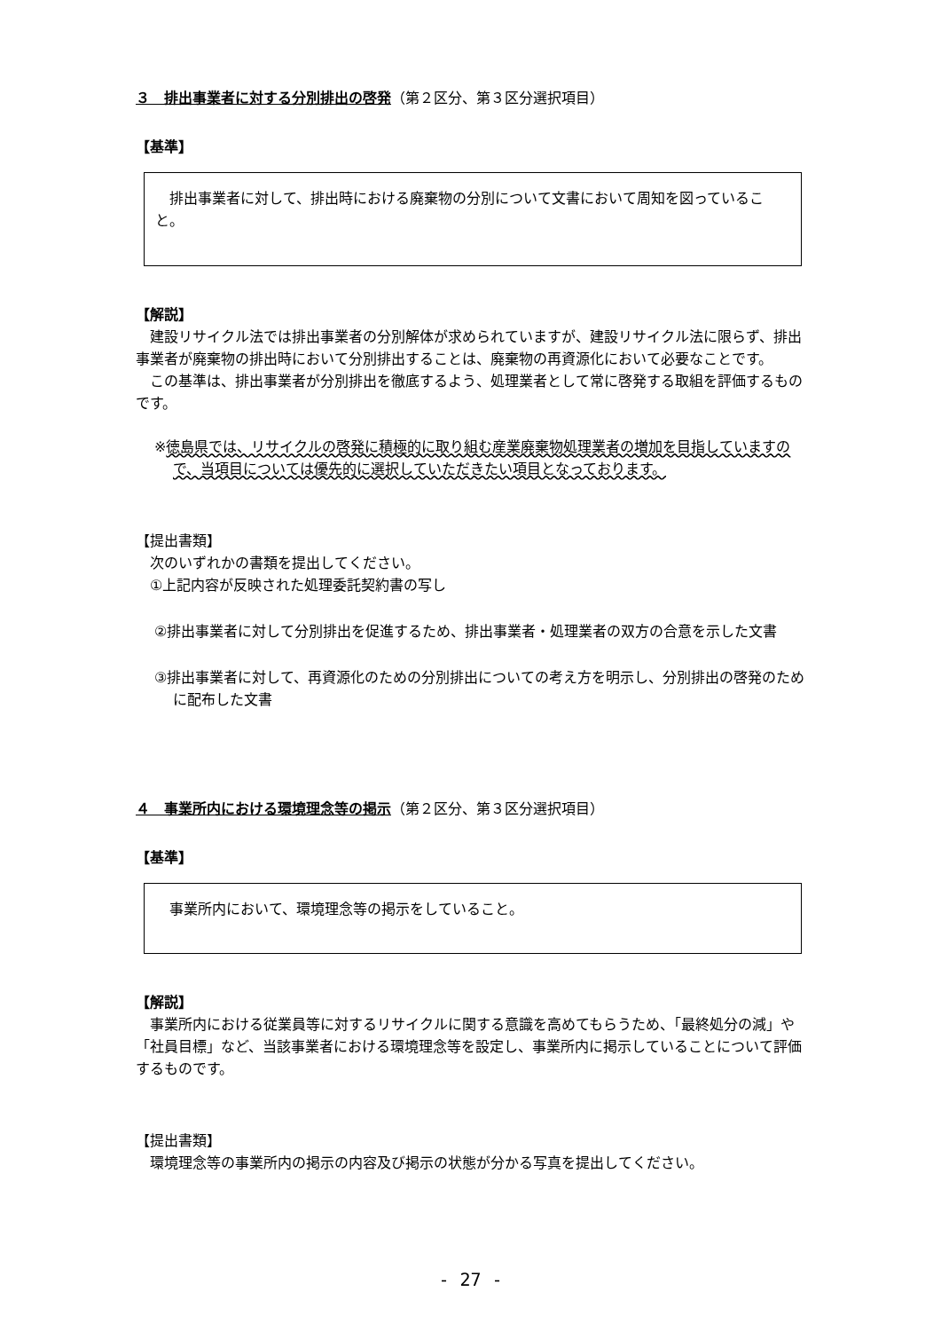３　排出事業者に対する分別排出の啓発（第２区分、第３区分選択項目）
【基準】
　排出事業者に対して、排出時における廃棄物の分別について文書において周知を図っていること。
【解説】
　建設リサイクル法では排出事業者の分別解体が求められていますが、建設リサイクル法に限らず、排出事業者が廃棄物の排出時において分別排出することは、廃棄物の再資源化において必要なことです。
　この基準は、排出事業者が分別排出を徹底するよう、処理業者として常に啓発する取組を評価するものです。
※徳島県では、リサイクルの啓発に積極的に取り組む産業廃棄物処理業者の増加を目指していますので、当項目については優先的に選択していただきたい項目となっております。
【提出書類】
　次のいずれかの書類を提出してください。
　①上記内容が反映された処理委託契約書の写し
②排出事業者に対して分別排出を促進するため、排出事業者・処理業者の双方の合意を示した文書
③排出事業者に対して、再資源化のための分別排出についての考え方を明示し、分別排出の啓発のために配布した文書
４　事業所内における環境理念等の掲示（第２区分、第３区分選択項目）
【基準】
　事業所内において、環境理念等の掲示をしていること。
【解説】
　事業所内における従業員等に対するリサイクルに関する意識を高めてもらうため、「最終処分の減」や「社員目標」など、当該事業者における環境理念等を設定し、事業所内に掲示していることについて評価するものです。
【提出書類】
　環境理念等の事業所内の掲示の内容及び掲示の状態が分かる写真を提出してください。
- 27 -